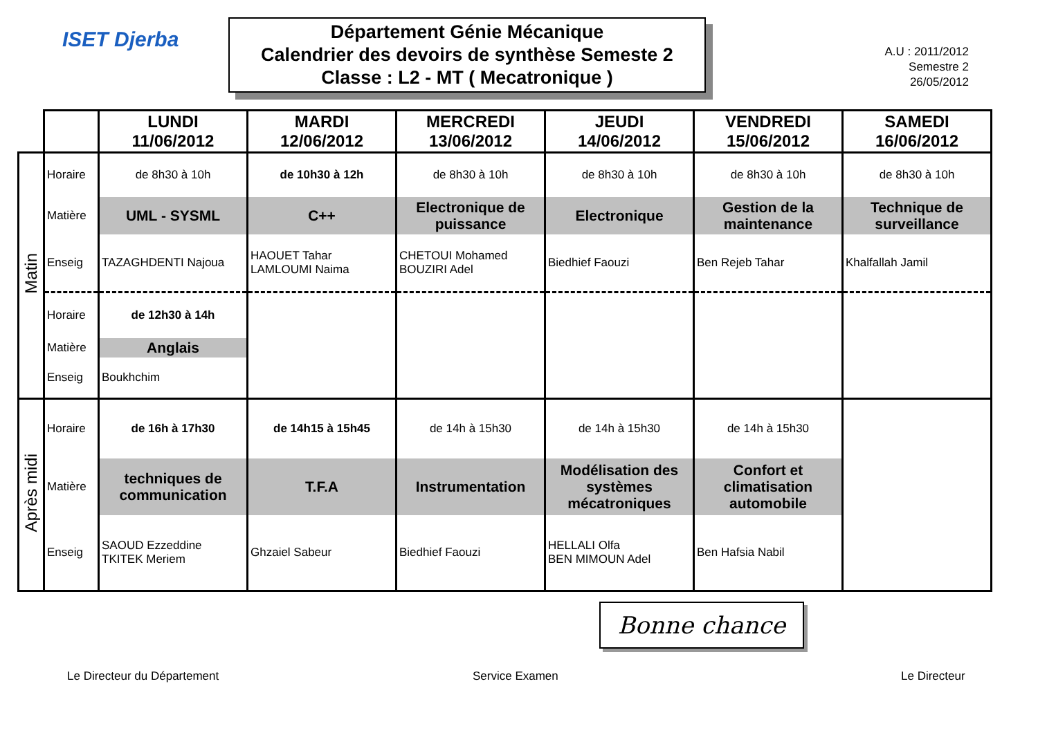ISET Djerba
Département Génie Mécanique
Calendrier des devoirs de synthèse Semeste 2
Classe : L2 - MT ( Mecatronique )
A.U : 2011/2012
Semestre 2
26/05/2012
| | | LUNDI 11/06/2012 | MARDI 12/06/2012 | MERCREDI 13/06/2012 | JEUDI 14/06/2012 | VENDREDI 15/06/2012 | SAMEDI 16/06/2012 |
| Matin | Horaire | de 8h30 à 10h | de 10h30 à 12h | de 8h30 à 10h | de 8h30 à 10h | de 8h30 à 10h | de 8h30 à 10h |
| | Matière | UML - SYSML | C++ | Electronique de puissance | Electronique | Gestion de la maintenance | Technique de surveillance |
| | Enseig | TAZAGHDENTI Najoua | HAOUET Tahar LAMLOUMI Naima | CHETOUI Mohamed BOUZIRI Adel | Biedhief Faouzi | Ben Rejeb Tahar | Khalfallah Jamil |
| | Horaire | de 12h30 à 14h | | | | | |
| | Matière | Anglais | | | | | |
| | Enseig | Boukhchim | | | | | |
| Après midi | Horaire | de 16h à 17h30 | de 14h15 à 15h45 | de 14h à 15h30 | de 14h à 15h30 | de 14h à 15h30 | |
| | Matière | techniques de communication | T.F.A | Instrumentation | Modélisation des systèmes mécatroniques | Confort et climatisation automobile | |
| | Enseig | SAOUD Ezzeddine TKITEK Meriem | Ghzaiel Sabeur | Biedhief Faouzi | HELLALI Olfa BEN MIMOUN Adel | Ben Hafsia Nabil | |
Bonne chance
Le Directeur du Département Service Examen Le Directeur